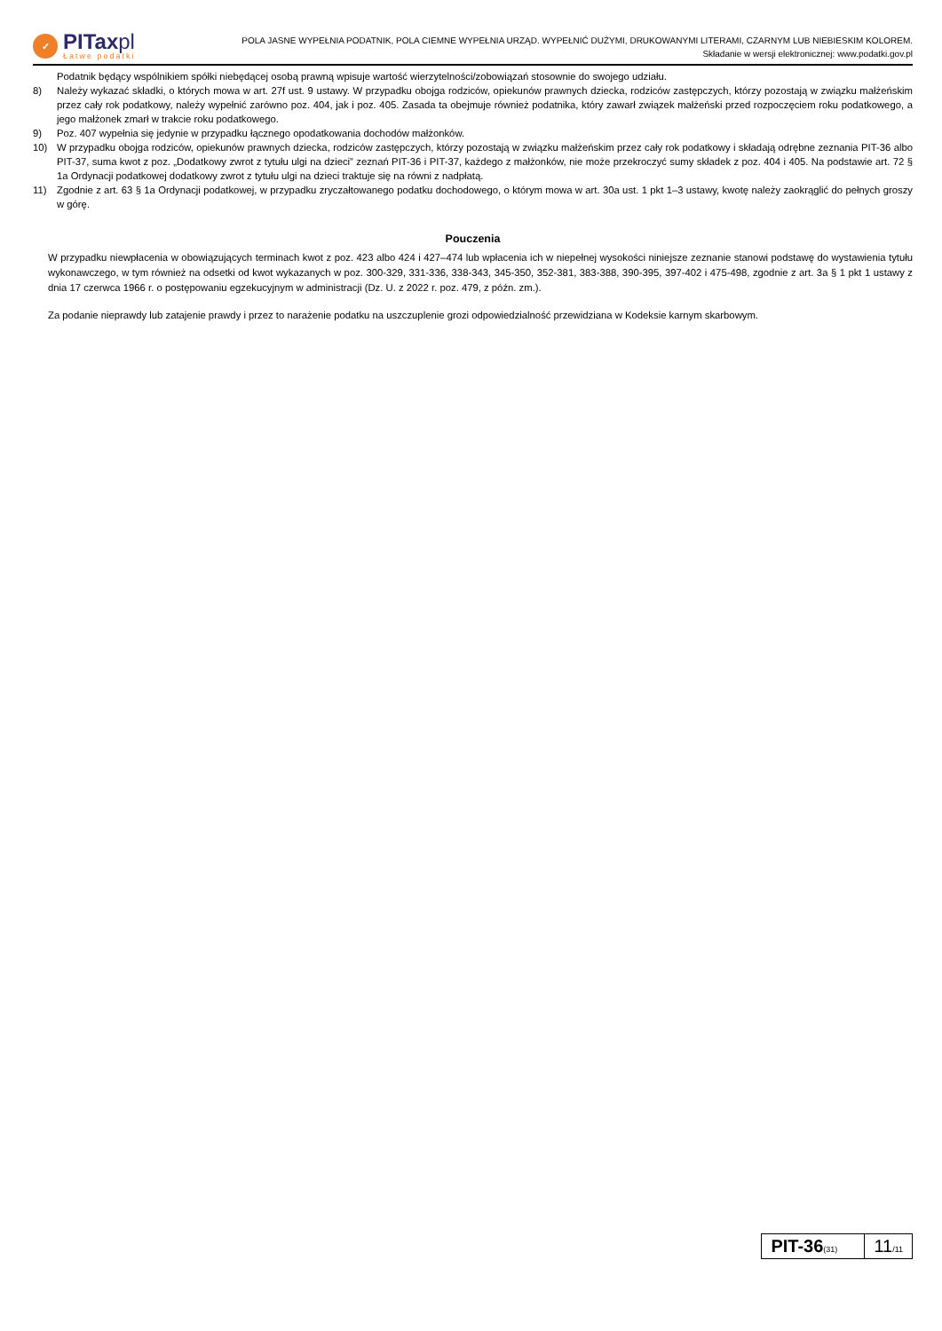✓
PITaxpl
Łatwe podatki
POLA JASNE WYPEŁNIA PODATNIK, POLA CIEMNE WYPEŁNIA URZĄD. WYPEŁNIĆ DUŻYMI, DRUKOWANYMI LITERAMI, CZARNYM LUB NIEBIESKIM KOLOREM.
Składanie w wersji elektronicznej: www.podatki.gov.pl
Podatnik będący wspólnikiem spółki niebędącej osobą prawną wpisuje wartość wierzytelności/zobowiązań stosownie do swojego udziału.
8) Należy wykazać składki, o których mowa w art. 27f ust. 9 ustawy. W przypadku obojga rodziców, opiekunów prawnych dziecka, rodziców zastępczych, którzy pozostają w związku małżeńskim przez cały rok podatkowy, należy wypełnić zarówno poz. 404, jak i poz. 405. Zasada ta obejmuje również podatnika, który zawarł związek małżeński przed rozpoczęciem roku podatkowego, a jego małżonek zmarł w trakcie roku podatkowego.
9) Poz. 407 wypełnia się jedynie w przypadku łącznego opodatkowania dochodów małżonków.
10) W przypadku obojga rodziców, opiekunów prawnych dziecka, rodziców zastępczych, którzy pozostają w związku małżeńskim przez cały rok podatkowy i składają odrębne zeznania PIT-36 albo PIT-37, suma kwot z poz. „Dodatkowy zwrot z tytułu ulgi na dzieci” zeznań PIT-36 i PIT-37, każdego z małżonków, nie może przekroczyć sumy składek z poz. 404 i 405. Na podstawie art. 72 § 1a Ordynacji podatkowej dodatkowy zwrot z tytułu ulgi na dzieci traktuje się na równi z nadpłatą.
11) Zgodnie z art. 63 § 1a Ordynacji podatkowej, w przypadku zryczałtowanego podatku dochodowego, o którym mowa w art. 30a ust. 1 pkt 1–3 ustawy, kwotę należy zaokrąglić do pełnych groszy w górę.
Pouczenia
W przypadku niewpłacenia w obowiązujących terminach kwot z poz. 423 albo 424 i 427–474 lub wpłacenia ich w niepełnej wysokości niniejsze zeznanie stanowi podstawę do wystawienia tytułu wykonawczego, w tym również na odsetki od kwot wykazanych w poz. 300-329, 331-336, 338-343, 345-350, 352-381, 383-388, 390-395, 397-402 i 475-498, zgodnie z art. 3a § 1 pkt 1 ustawy z dnia 17 czerwca 1966 r. o postępowaniu egzekucyjnym w administracji (Dz. U. z 2022 r. poz. 479, z późn. zm.).
Za podanie nieprawdy lub zatajenie prawdy i przez to narażenie podatku na uszczuplenie grozi odpowiedzialność przewidziana w Kodeksie karnym skarbowym.
PIT-36(31)
11/11